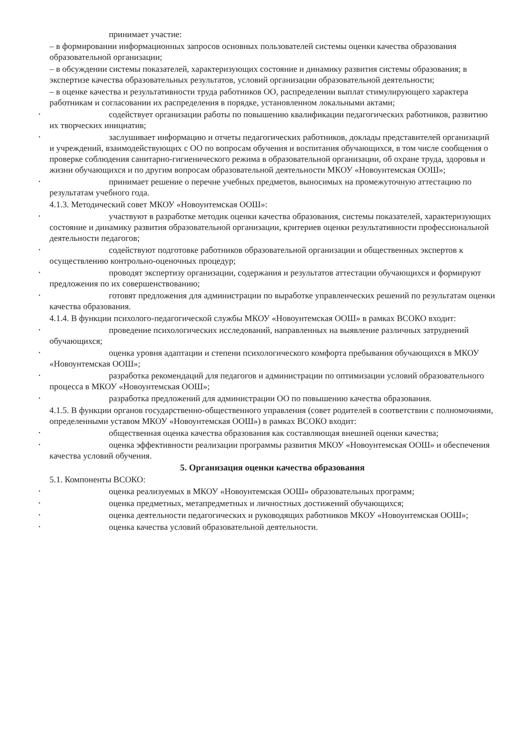принимает участие:
– в формировании информационных запросов основных пользователей системы оценки качества образования образовательной организации;
– в обсуждении системы показателей, характеризующих состояние и динамику развития системы образования; в экспертизе качества образовательных результатов, условий организации образовательной деятельности;
– в оценке качества и результативности труда работников ОО, распределении выплат стимулирующего характера работникам и согласовании их распределения в порядке, установленном локальными актами;
• содействует организации работы по повышению квалификации педагогических работников, развитию их творческих инициатив;
• заслушивает информацию и отчеты педагогических работников, доклады представителей организаций и учреждений, взаимодействующих с ОО по вопросам обучения и воспитания обучающихся, в том числе сообщения о проверке соблюдения санитарно-гигиенического режима в образовательной организации, об охране труда, здоровья и жизни обучающихся и по другим вопросам образовательной деятельности МКОУ «Новоунтемская ООШ»;
• принимает решение о перечне учебных предметов, выносимых на промежуточную аттестацию по результатам учебного года.
4.1.3. Методический совет МКОУ «Новоунтемская ООШ»:
• участвуют в разработке методик оценки качества образования, системы показателей, характеризующих состояние и динамику развития образовательной организации, критериев оценки результативности профессиональной деятельности педагогов;
• содействуют подготовке работников образовательной организации и общественных экспертов к осуществлению контрольно-оценочных процедур;
• проводят экспертизу организации, содержания и результатов аттестации обучающихся и формируют предложения по их совершенствованию;
• готовят предложения для администрации по выработке управленческих решений по результатам оценки качества образования.
4.1.4. В функции психолого-педагогической службы МКОУ «Новоунтемская ООШ» в рамках ВСОКО входит:
• проведение психологических исследований, направленных на выявление различных затруднений обучающихся;
• оценка уровня адаптации и степени психологического комфорта пребывания обучающихся в МКОУ «Новоунтемская ООШ»;
• разработка рекомендаций для педагогов и администрации по оптимизации условий образовательного процесса в МКОУ «Новоунтемская ООШ»;
• разработка предложений для администрации ОО по повышению качества образования.
4.1.5. В функции органов государственно-общественного управления (совет родителей в соответствии с полномочиями, определенными уставом МКОУ «Новоунтемская ООШ») в рамках ВСОКО входит:
• общественная оценка качества образования как составляющая внешней оценки качества;
• оценка эффективности реализации программы развития МКОУ «Новоунтемская ООШ» и обеспечения качества условий обучения.
5. Организация оценки качества образования
5.1. Компоненты ВСОКО:
• оценка реализуемых в МКОУ «Новоунтемская ООШ» образовательных программ;
• оценка предметных, метапредметных и личностных достижений обучающихся;
• оценка деятельности педагогических и руководящих работников МКОУ «Новоунтемская ООШ»;
• оценка качества условий образовательной деятельности.